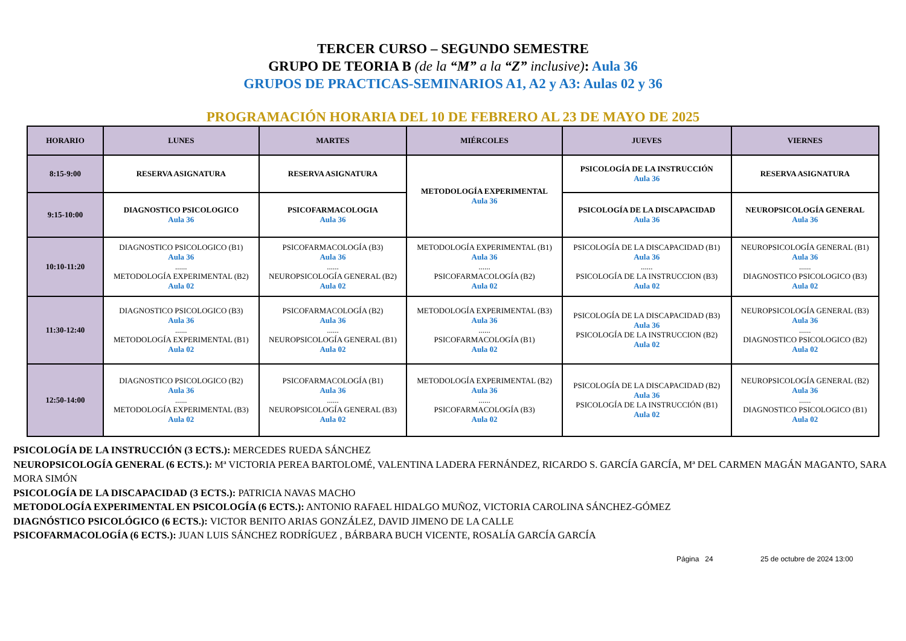TERCER CURSO – SEGUNDO SEMESTRE
GRUPO DE TEORIA B (de la “M” a la “Z” inclusive): Aula 36
GRUPOS DE PRACTICAS-SEMINARIOS A1, A2 y A3: Aulas 02 y 36
PROGRAMACIÓN HORARIA DEL 10 DE FEBRERO AL 23 DE MAYO DE 2025
| HORARIO | LUNES | MARTES | MIÉRCOLES | JUEVES | VIERNES |
| --- | --- | --- | --- | --- | --- |
| 8:15-9:00 | RESERVA ASIGNATURA | RESERVA ASIGNATURA | METODOLOGÍA EXPERIMENTAL Aula 36 | PSICOLOGÍA DE LA INSTRUCCIÓN Aula 36 | RESERVA ASIGNATURA |
| 9:15-10:00 | DIAGNOSTICO PSICOLOGICO Aula 36 | PSICOFARMACOLOGIA Aula 36 | | PSICOLOGÍA DE LA DISCAPACIDAD Aula 36 | NEUROPSICOLOGÍA GENERAL Aula 36 |
| 10:10-11:20 | DIAGNOSTICO PSICOLOGICO (B1) Aula 36 ...... METODOLOGÍA EXPERIMENTAL (B2) Aula 02 | PSICOFARMACOLOGÍA (B3) Aula 36 ...... NEUROPSICOLOGÍA GENERAL (B2) Aula 02 | METODOLOGÍA EXPERIMENTAL (B1) Aula 36 ...... PSICOFARMACOLOGÍA (B2) Aula 02 | PSICOLOGÍA DE LA DISCAPACIDAD (B1) Aula 36 ...... PSICOLOGÍA DE LA INSTRUCCION (B3) Aula 02 | NEUROPSICOLOGÍA GENERAL (B1) Aula 36 ...... DIAGNOSTICO PSICOLOGICO (B3) Aula 02 |
| 11:30-12:40 | DIAGNOSTICO PSICOLOGICO (B3) Aula 36 ...... METODOLOGÍA EXPERIMENTAL (B1) Aula 02 | PSICOFARMACOLOGÍA (B2) Aula 36 ...... NEUROPSICOLOGÍA GENERAL (B1) Aula 02 | METODOLOGÍA EXPERIMENTAL (B3) Aula 36 ...... PSICOFARMACOLOGÍA (B1) Aula 02 | PSICOLOGÍA DE LA DISCAPACIDAD (B3) Aula 36 PSICOLOGÍA DE LA INSTRUCCION (B2) Aula 02 | NEUROPSICOLOGÍA GENERAL (B3) Aula 36 ...... DIAGNOSTICO PSICOLOGICO (B2) Aula 02 |
| 12:50-14:00 | DIAGNOSTICO PSICOLOGICO (B2) Aula 36 ...... METODOLOGÍA EXPERIMENTAL (B3) Aula 02 | PSICOFARMACOLOGÍA (B1) Aula 36 ...... NEUROPSICOLOGÍA GENERAL (B3) Aula 02 | METODOLOGÍA EXPERIMENTAL (B2) Aula 36 ...... PSICOFARMACOLOGÍA (B3) Aula 02 | PSICOLOGÍA DE LA DISCAPACIDAD (B2) Aula 36 PSICOLOGÍA DE LA INSTRUCCIÓN (B1) Aula 02 | NEUROPSICOLOGÍA GENERAL (B2) Aula 36 ...... DIAGNOSTICO PSICOLOGICO (B1) Aula 02 |
PSICOLOGÍA DE LA INSTRUCCIÓN (3 ECTS.): MERCEDES RUEDA SÁNCHEZ
NEUROPSICOLOGÍA GENERAL (6 ECTS.): Mª VICTORIA PEREA BARTOLOMÉ, VALENTINA LADERA FERNÁNDEZ, RICARDO S. GARCÍA GARCÍA, Mª DEL CARMEN MAGÁN MAGANTO, SARA MORA SIMÓN
PSICOLOGÍA DE LA DISCAPACIDAD (3 ECTS.): PATRICIA NAVAS MACHO
METODOLOGÍA EXPERIMENTAL EN PSICOLOGÍA (6 ECTS.): ANTONIO RAFAEL HIDALGO MUÑOZ, VICTORIA CAROLINA SÁNCHEZ-GÓMEZ
DIAGNÓSTICO PSICOLÓGICO (6 ECTS.): VICTOR BENITO ARIAS GONZÁLEZ, DAVID JIMENO DE LA CALLE
PSICOFARMACOLOGÍA (6 ECTS.): JUAN LUIS SÁNCHEZ RODRÍGUEZ , BÁRBARA BUCH VICENTE, ROSALÍA GARCÍA GARCÍA
Página 24 25 de octubre de 2024 13:00